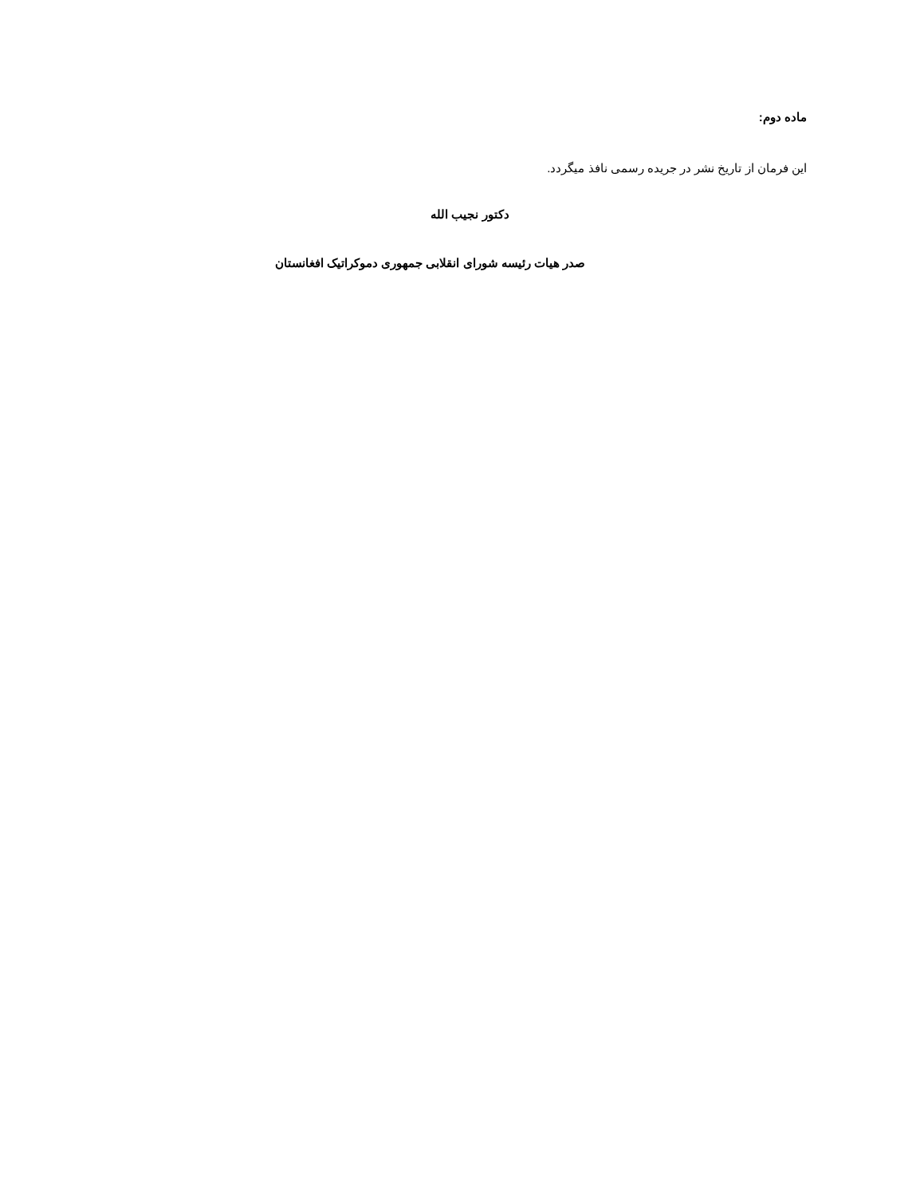ماده دوم:
این فرمان از تاریخ نشر در جریده رسمی نافذ میگردد.
دکتور نجیب الله
صدر هیات رئیسه شورای انقلابی جمهوری دموکراتیک افغانستان